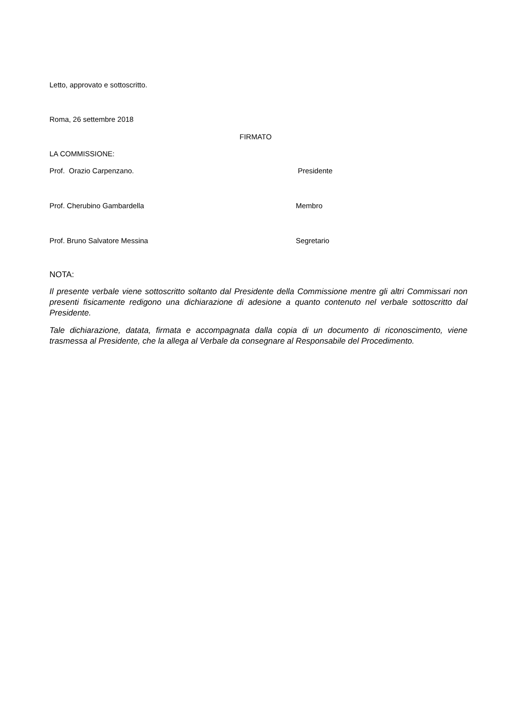Letto, approvato e sottoscritto.
Roma, 26 settembre 2018
FIRMATO
LA COMMISSIONE:
Prof. Orazio Carpenzano. Presidente
Prof. Cherubino Gambardella Membro
Prof. Bruno Salvatore Messina Segretario
NOTA:
Il presente verbale viene sottoscritto soltanto dal Presidente della Commissione mentre gli altri Commissari non presenti fisicamente redigono una dichiarazione di adesione a quanto contenuto nel verbale sottoscritto dal Presidente.
Tale dichiarazione, datata, firmata e accompagnata dalla copia di un documento di riconoscimento, viene trasmessa al Presidente, che la allega al Verbale da consegnare al Responsabile del Procedimento.